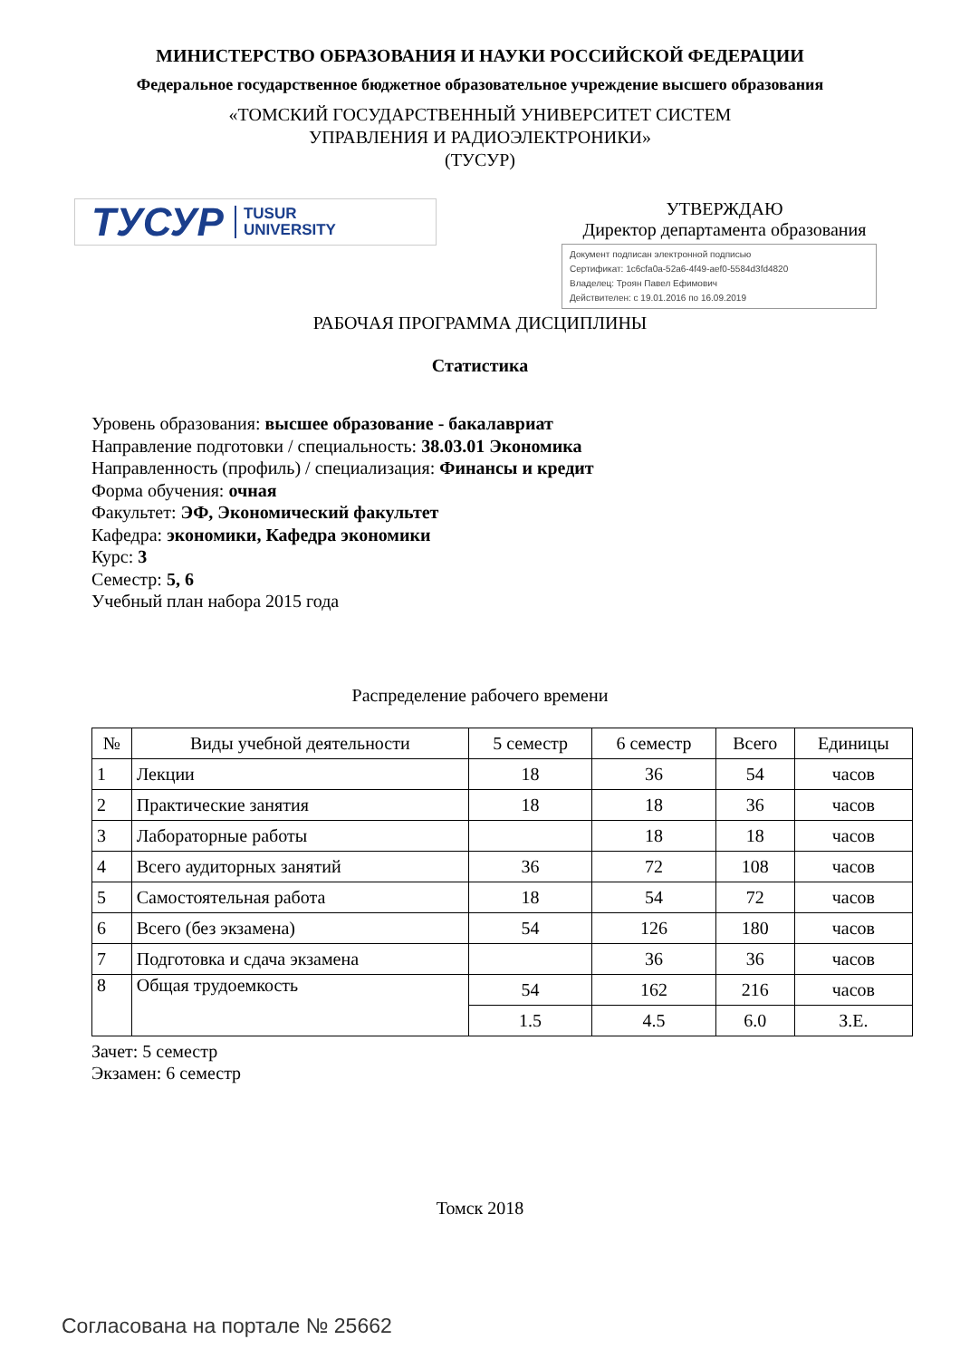МИНИСТЕРСТВО ОБРАЗОВАНИЯ И НАУКИ РОССИЙСКОЙ ФЕДЕРАЦИИ
Федеральное государственное бюджетное образовательное учреждение высшего образования
«ТОМСКИЙ ГОСУДАРСТВЕННЫЙ УНИВЕРСИТЕТ СИСТЕМ
УПРАВЛЕНИЯ И РАДИОЭЛЕКТРОНИКИ»
(ТУСУР)
ТУСУР TUSUR
UNIVERSITY
УТВЕРЖДАЮ
Директор департамента образования
Документ подписан электронной подписью
Сертификат: 1c6cfa0a-52a6-4f49-aef0-5584d3fd4820
Владелец: Троян Павел Ефимович
Действителен: с 19.01.2016 по 16.09.2019
РАБОЧАЯ ПРОГРАММА ДИСЦИПЛИНЫ
Статистика
Уровень образования: высшее образование - бакалавриат
Направление подготовки / специальность: 38.03.01 Экономика
Направленность (профиль) / специализация: Финансы и кредит
Форма обучения: очная
Факультет: ЭФ, Экономический факультет
Кафедра: экономики, Кафедра экономики
Курс: 3
Семестр: 5, 6
Учебный план набора 2015 года
Распределение рабочего времени
| № | Виды учебной деятельности | 5 семестр | 6 семестр | Всего | Единицы |
| --- | --- | --- | --- | --- | --- |
| 1 | Лекции | 18 | 36 | 54 | часов |
| 2 | Практические занятия | 18 | 18 | 36 | часов |
| 3 | Лабораторные работы | | 18 | 18 | часов |
| 4 | Всего аудиторных занятий | 36 | 72 | 108 | часов |
| 5 | Самостоятельная работа | 18 | 54 | 72 | часов |
| 6 | Всего (без экзамена) | 54 | 126 | 180 | часов |
| 7 | Подготовка и сдача экзамена | | 36 | 36 | часов |
| 8 | Общая трудоемкость | 54 | 162 | 216 | часов |
| | | 1.5 | 4.5 | 6.0 | З.Е. |
Зачет: 5 семестр
Экзамен: 6 семестр
Томск 2018
Согласована на портале № 25662